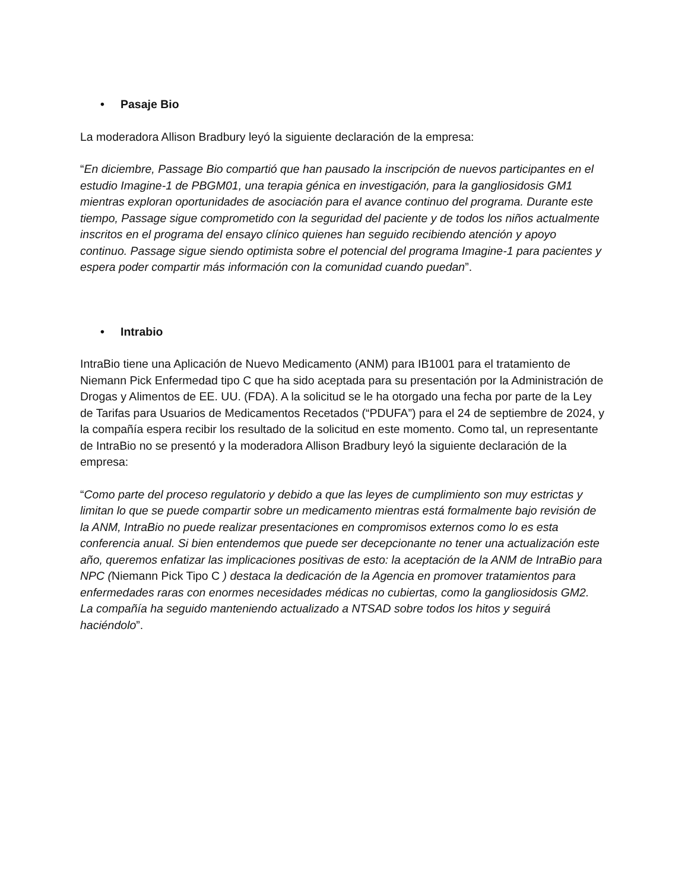• Pasaje Bio
La moderadora Allison Bradbury leyó la siguiente declaración de la empresa:
“En diciembre, Passage Bio compartió que han pausado la inscripción de nuevos participantes en el estudio Imagine-1 de PBGM01, una terapia génica en investigación, para la gangliosidosis GM1 mientras exploran oportunidades de asociación para el avance continuo del programa. Durante este tiempo, Passage sigue comprometido con la seguridad del paciente y de todos los niños actualmente inscritos en el programa del ensayo clínico quienes han seguido recibiendo atención y apoyo continuo. Passage sigue siendo optimista sobre el potencial del programa Imagine-1 para pacientes y espera poder compartir más información con la comunidad cuando puedan”.
• Intrabio
IntraBio tiene una Aplicación de Nuevo Medicamento (ANM) para IB1001 para el tratamiento de Niemann Pick Enfermedad tipo C que ha sido aceptada para su presentación por la Administración de Drogas y Alimentos de EE. UU. (FDA). A la solicitud se le ha otorgado una fecha por parte de la Ley de Tarifas para Usuarios de Medicamentos Recetados (“PDUFA”) para el 24 de septiembre de 2024, y la compañía espera recibir los resultado de la solicitud en este momento. Como tal, un representante de IntraBio no se presentó y la moderadora Allison Bradbury leyó la siguiente declaración de la empresa:
“Como parte del proceso regulatorio y debido a que las leyes de cumplimiento son muy estrictas y limitan lo que se puede compartir sobre un medicamento mientras está formalmente bajo revisión de la ANM, IntraBio no puede realizar presentaciones en compromisos externos como lo es esta conferencia anual. Si bien entendemos que puede ser decepcionante no tener una actualización este año, queremos enfatizar las implicaciones positivas de esto: la aceptación de la ANM de IntraBio para NPC (Niemann Pick Tipo C ) destaca la dedicación de la Agencia en promover tratamientos para enfermedades raras con enormes necesidades médicas no cubiertas, como la gangliosidosis GM2.
La compañía ha seguido manteniendo actualizado a NTSAD sobre todos los hitos y seguirá haciéndolo”.